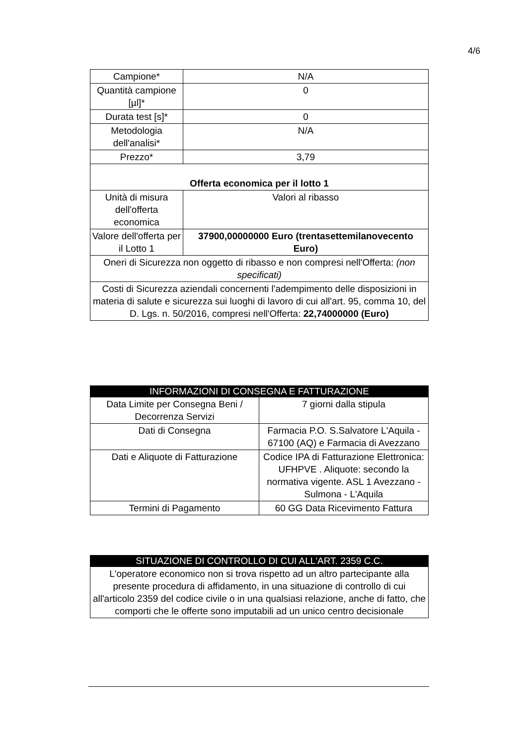4/6
| Campione* | N/A |
| Quantità campione [µl]* | 0 |
| Durata test [s]* | 0 |
| Metodologia dell'analisi* | N/A |
| Prezzo* | 3,79 |
| Offerta economica per il lotto 1 | |
| Unità di misura dell'offerta economica | Valori al ribasso |
| Valore dell'offerta per il Lotto 1 | 37900,00000000 Euro (trentasettemilanovecento Euro) |
| Oneri di Sicurezza non oggetto di ribasso e non compresi nell'Offerta: (non specificati) | |
| Costi di Sicurezza aziendali concernenti l'adempimento delle disposizioni in materia di salute e sicurezza sui luoghi di lavoro di cui all'art. 95, comma 10, del D. Lgs. n. 50/2016, compresi nell'Offerta: 22,74000000 (Euro) | |
| INFORMAZIONI DI CONSEGNA E FATTURAZIONE | |
| --- | --- |
| Data Limite per Consegna Beni / Decorrenza Servizi | 7 giorni dalla stipula |
| Dati di Consegna | Farmacia P.O. S.Salvatore L'Aquila - 67100 (AQ) e Farmacia di Avezzano |
| Dati e Aliquote di Fatturazione | Codice IPA di Fatturazione Elettronica: UFHPVE . Aliquote: secondo la normativa vigente. ASL 1 Avezzano - Sulmona - L'Aquila |
| Termini di Pagamento | 60 GG Data Ricevimento Fattura |
| SITUAZIONE DI CONTROLLO DI CUI ALL'ART. 2359 C.C. |
| --- |
| L'operatore economico non si trova rispetto ad un altro partecipante alla presente procedura di affidamento, in una situazione di controllo di cui all'articolo 2359 del codice civile o in una qualsiasi relazione, anche di fatto, che comporti che le offerte sono imputabili ad un unico centro decisionale |